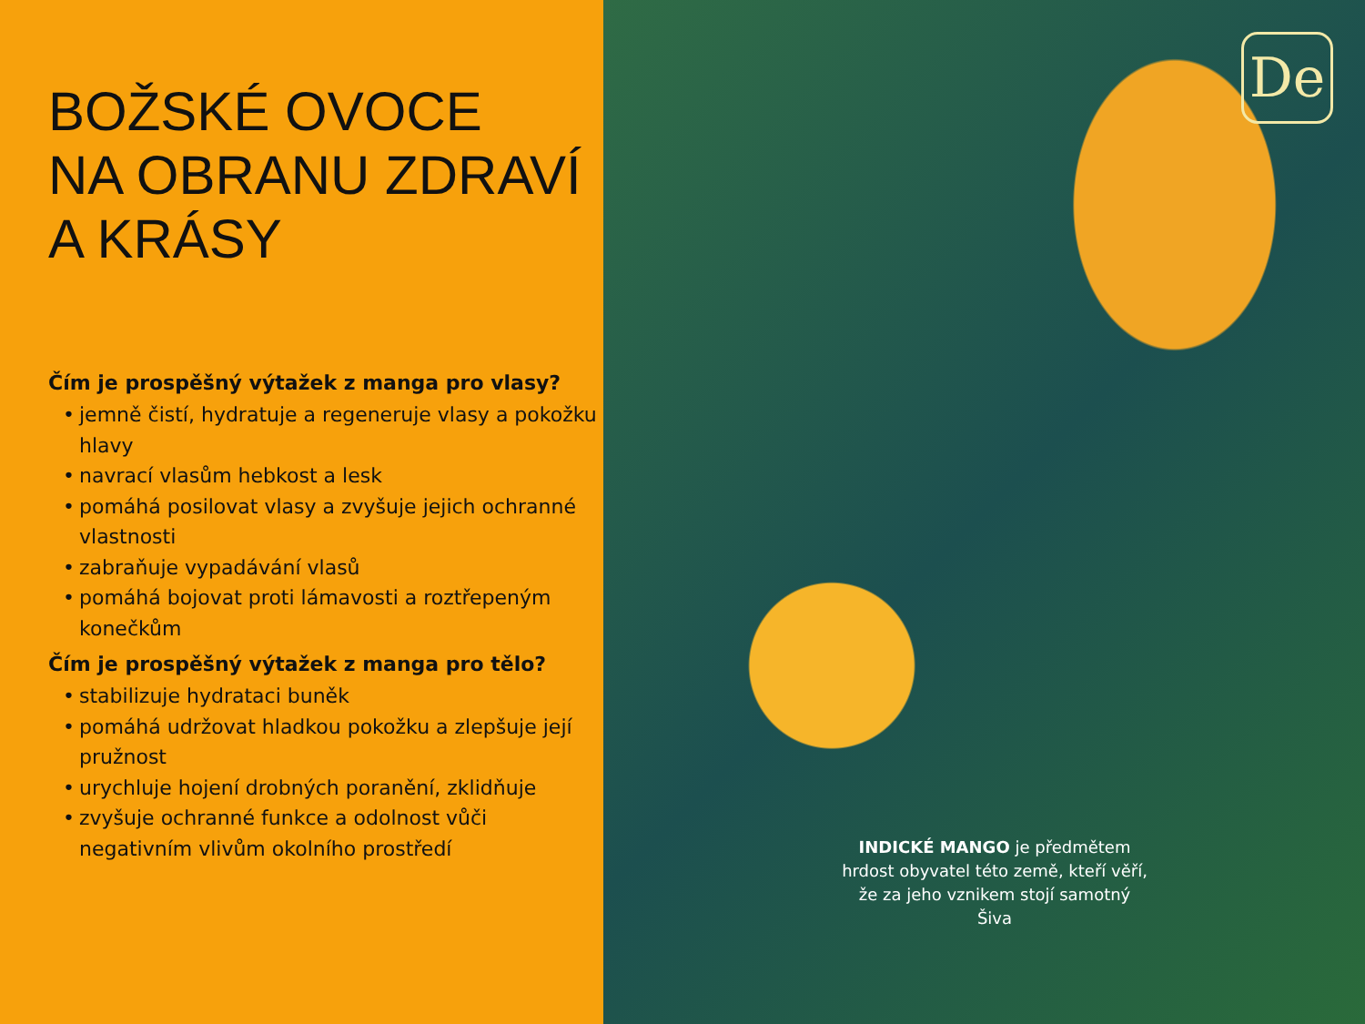BOŽSKÉ OVOCE
NA OBRANU ZDRAVÍ
A KRÁSY
Čím je prospěšný výtažek z manga pro vlasy?
• jemně čistí, hydratuje a regeneruje vlasy a pokožku hlavy
• navrací vlasům hebkost a lesk
• pomáhá posilovat vlasy a zvyšuje jejich ochranné vlastnosti
• zabraňuje vypadávání vlasů
• pomáhá bojovat proti lámavosti a roztřepeným konečkům
Čím je prospěšný výtažek z manga pro tělo?
• stabilizuje hydrataci buněk
• pomáhá udržovat hladkou pokožku a zlepšuje její pružnost
• urychluje hojení drobných poranění, zklidňuje
• zvyšuje ochranné funkce a odolnost vůči negativním vlivům okolního prostředí
De
INDICKÉ MANGO je předmětem hrdost obyvatel této země, kteří věří, že za jeho vznikem stojí samotný Šiva